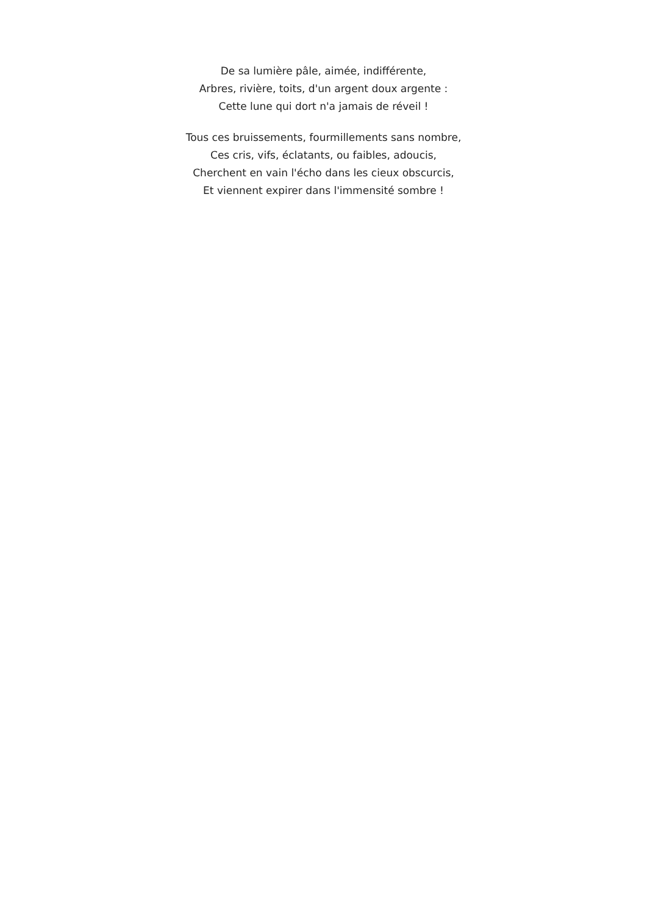De sa lumière pâle, aimée, indifférente,
Arbres, rivière, toits, d'un argent doux argente :
Cette lune qui dort n'a jamais de réveil !
Tous ces bruissements, fourmillements sans nombre,
Ces cris, vifs, éclatants, ou faibles, adoucis,
Cherchent en vain l'écho dans les cieux obscurcis,
Et viennent expirer dans l'immensité sombre !